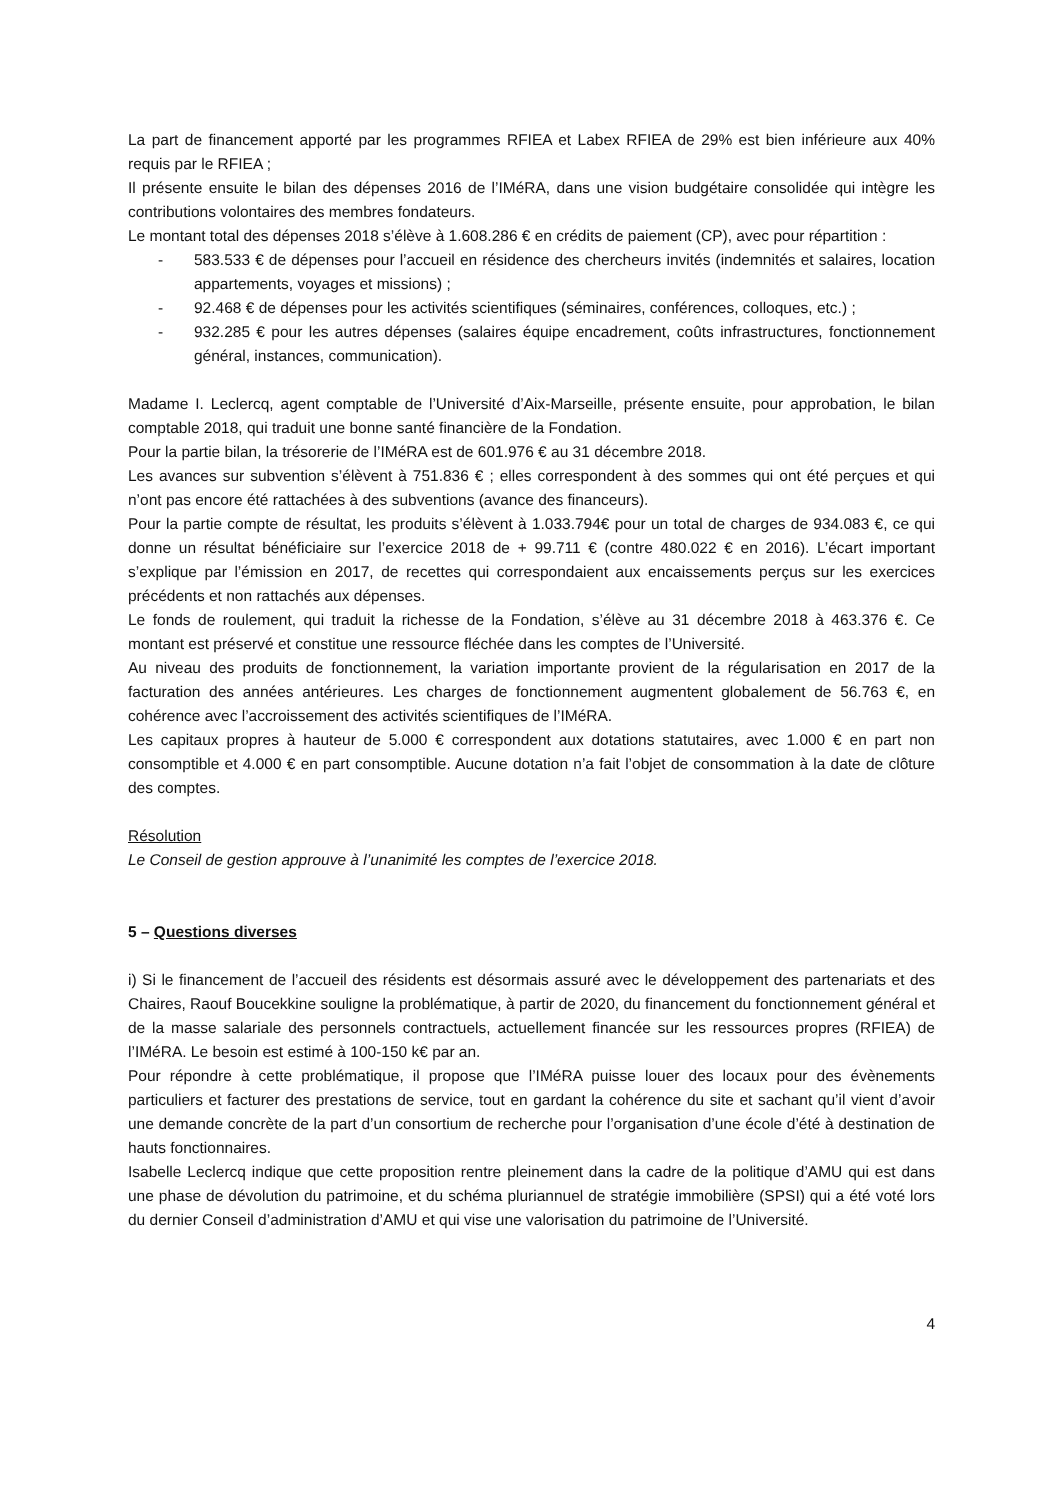La part de financement apporté par les programmes RFIEA et Labex RFIEA de 29% est bien inférieure aux 40% requis par le RFIEA ;
Il présente ensuite le bilan des dépenses 2016 de l’IMéRA, dans une vision budgétaire consolidée qui intègre les contributions volontaires des membres fondateurs.
Le montant total des dépenses 2018 s’élève à 1.608.286 € en crédits de paiement (CP), avec pour répartition :
- 583.533 € de dépenses pour l’accueil en résidence des chercheurs invités (indemnités et salaires, location appartements, voyages et missions) ;
- 92.468 € de dépenses pour les activités scientifiques (séminaires, conférences, colloques, etc.) ;
- 932.285 € pour les autres dépenses (salaires équipe encadrement, coûts infrastructures, fonctionnement général, instances, communication).
Madame I. Leclercq, agent comptable de l’Université d’Aix-Marseille, présente ensuite, pour approbation, le bilan comptable 2018, qui traduit une bonne santé financière de la Fondation.
Pour la partie bilan, la trésorerie de l’IMéRA est de 601.976 € au 31 décembre 2018.
Les avances sur subvention s’élèvent à 751.836 € ; elles correspondent à des sommes qui ont été perçues et qui n’ont pas encore été rattachées à des subventions (avance des financeurs).
Pour la partie compte de résultat, les produits s’élèvent à 1.033.794€ pour un total de charges de 934.083 €, ce qui donne un résultat bénéficiaire sur l’exercice 2018 de + 99.711 € (contre 480.022 € en 2016). L’écart important s’explique par l’émission en 2017, de recettes qui correspondaient aux encaissements perçus sur les exercices précédents et non rattachés aux dépenses.
Le fonds de roulement, qui traduit la richesse de la Fondation, s’élève au 31 décembre 2018 à 463.376 €. Ce montant est préservé et constitue une ressource fléchée dans les comptes de l’Université.
Au niveau des produits de fonctionnement, la variation importante provient de la régularisation en 2017 de la facturation des années antérieures. Les charges de fonctionnement augmentent globalement de 56.763 €, en cohérence avec l’accroissement des activités scientifiques de l’IMéRA.
Les capitaux propres à hauteur de 5.000 € correspondent aux dotations statutaires, avec 1.000 € en part non consomptible et 4.000 € en part consomptible. Aucune dotation n’a fait l’objet de consommation à la date de clôture des comptes.
Résolution
Le Conseil de gestion approuve à l’unanimité les comptes de l’exercice 2018.
5 – Questions diverses
i) Si le financement de l’accueil des résidents est désormais assuré avec le développement des partenariats et des Chaires, Raouf Boucekkine souligne la problématique, à partir de 2020, du financement du fonctionnement général et de la masse salariale des personnels contractuels, actuellement financée sur les ressources propres (RFIEA) de l’IMéRA. Le besoin est estimé à 100-150 k€ par an.
Pour répondre à cette problématique, il propose que l’IMéRA puisse louer des locaux pour des évènements particuliers et facturer des prestations de service, tout en gardant la cohérence du site et sachant qu’il vient d’avoir une demande concrète de la part d’un consortium de recherche pour l’organisation d’une école d’été à destination de hauts fonctionnaires.
Isabelle Leclercq indique que cette proposition rentre pleinement dans la cadre de la politique d’AMU qui est dans une phase de dévolution du patrimoine, et du schéma pluriannuel de stratégie immobilière (SPSI) qui a été voté lors du dernier Conseil d’administration d’AMU et qui vise une valorisation du patrimoine de l’Université.
4